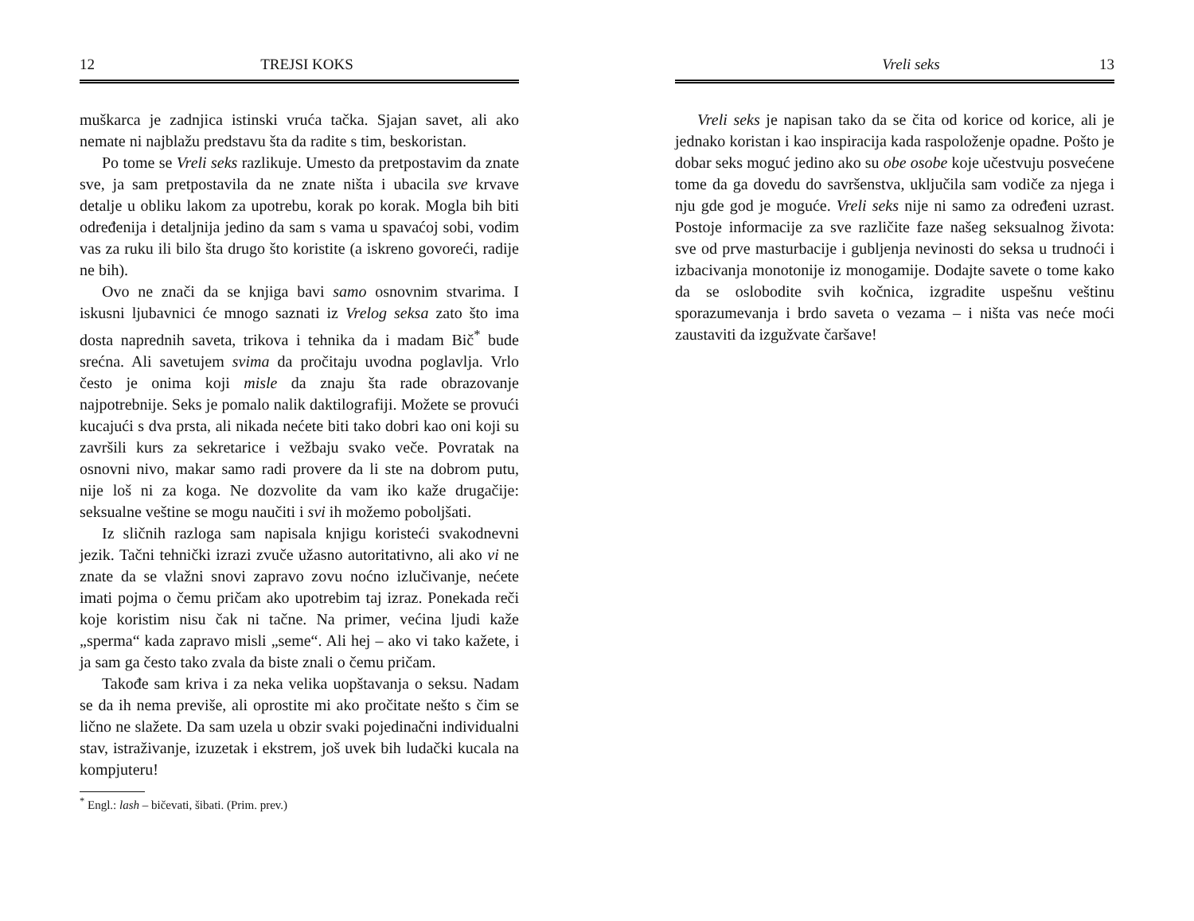12 TREJSI KOKS
muškarca je zadnjica istinski vruća tačka. Sjajan savet, ali ako nemate ni najblažu predstavu šta da radite s tim, beskoristan.
Po tome se Vreli seks razlikuje. Umesto da pretpostavim da znate sve, ja sam pretpostavila da ne znate ništa i ubacila sve krvave detalje u obliku lakom za upotrebu, korak po korak. Mogla bih biti određenija i detaljnija jedino da sam s vama u spavaćoj sobi, vodim vas za ruku ili bilo šta drugo što koristite (a iskreno govoreći, radije ne bih).
Ovo ne znači da se knjiga bavi samo osnovnim stvarima. I iskusni ljubavnici će mnogo saznati iz Vrelog seksa zato što ima dosta naprednih saveta, trikova i tehnika da i madam Bič<sup>*</sup> bude srećna. Ali savetujem svima da pročitaju uvodna poglavlja. Vrlo često je onima koji misle da znaju šta rade obrazovanje najpotrebnije. Seks je pomalo nalik daktilografiji. Možete se provući kucajući s dva prsta, ali nikada nećete biti tako dobri kao oni koji su završili kurs za sekretarice i vežbaju svako veče. Povratak na osnovni nivo, makar samo radi provere da li ste na dobrom putu, nije loš ni za koga. Ne dozvolite da vam iko kaže drugačije: seksualne veštine se mogu naučiti i svi ih možemo poboljšati.
Iz sličnih razloga sam napisala knjigu koristeći svakodnevni jezik. Tačni tehnički izrazi zvuče užasno autoritativno, ali ako vi ne znate da se vlažni snovi zapravo zovu noćno izlučivanje, nećete imati pojma o čemu pričam ako upotrebim taj izraz. Ponekada reči koje koristim nisu čak ni tačne. Na primer, većina ljudi kaže „sperma“ kada zapravo misli „seme“. Ali hej – ako vi tako kažete, i ja sam ga često tako zvala da biste znali o čemu pričam.
Takođe sam kriva i za neka velika uopštavanja o seksu. Nadam se da ih nema previše, ali oprostite mi ako pročitate nešto s čim se lično ne slažete. Da sam uzela u obzir svaki pojedinačni individualni stav, istraživanje, izuzetak i ekstrem, još uvek bih ludački kucala na kompjuteru!
<sup>*</sup> Engl.: lash – bičevati, šibati. (Prim. prev.)
Vreli seks 13
Vreli seks je napisan tako da se čita od korice od korice, ali je jednako koristan i kao inspiracija kada raspoloženje opadne. Pošto je dobar seks moguć jedino ako su obe osobe koje učestvuju posvećene tome da ga dovedu do savršenstva, uključila sam vodiče za njega i nju gde god je moguće. Vreli seks nije ni samo za određeni uzrast. Postoje informacije za sve različite faze našeg seksualnog života: sve od prve masturbacije i gubljenja nevinosti do seksa u trudnoći i izbacivanja monotonije iz monogamije. Dodajte savete o tome kako da se oslobodite svih kočnica, izgradite uspešnu veštinu sporazumevanja i brdo saveta o vezama – i ništa vas neće moći zaustaviti da izgužvate čaršave!